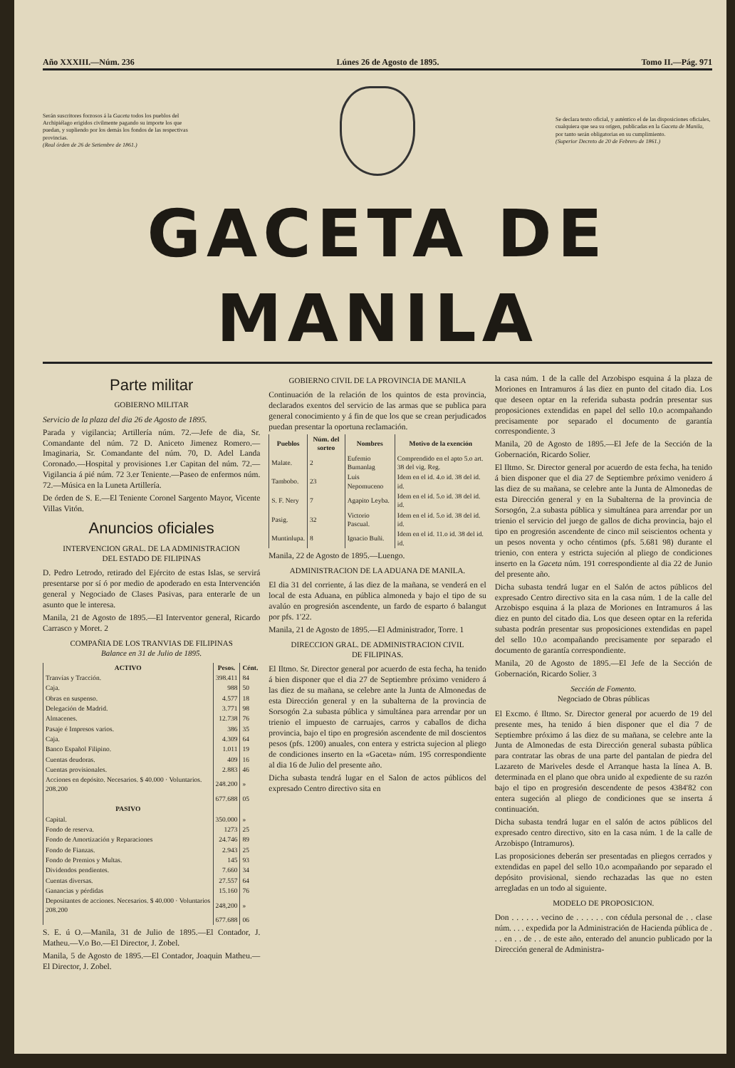Año XXXIII.—Núm. 236 Lúnes 26 de Agosto de 1895. Tomo II.—Pág. 971
Serán suscritores forzosos á la Gaceta todos los pueblos del Archipiélago erigidos civilmente pagando su importe los que puedan, y supliendo por los demás los fondos de las respectivas provincias.
(Real órden de 26 de Setiembre de 1861.)
Se declara texto oficial, y auténtico el de las disposiciones oficiales, cualquiera que sea su orígen, publicadas en la Gaceta de Manila, por tanto serán obligatorias en su cumplimiento.
(Superior Decreto de 20 de Febrero de 1861.)
GACETA DE MANILA
Parte militar
GOBIERNO MILITAR
Servicio de la plaza del dia 26 de Agosto de 1895.
Parada y vigilancia; Artillería núm. 72.—Jefe de dia, Sr. Comandante del núm. 72 D. Aniceto Jimenez Romero.—Imaginaria, Sr. Comandante del núm. 70, D. Adel Landa Coronado.—Hospital y provisiones 1.er Capitan del núm. 72.—Vigilancia á pié núm. 72 3.er Teniente.—Paseo de enfermos núm. 72.—Música en la Luneta Artillería.
De órden de S. E.—El Teniente Coronel Sargento Mayor, Vicente Villas Vitón.
Anuncios oficiales
INTERVENCION GRAL. DE LA ADMINISTRACION
DEL ESTADO DE FILIPINAS
D. Pedro Letrodo, retirado del Ejército de estas Islas, se servirá presentarse por sí ó por medio de apoderado en esta Intervención general y Negociado de Clases Pasivas, para enterarle de un asunto que le interesa.
Manila, 21 de Agosto de 1895.—El Interventor general, Ricardo Carrasco y Moret. 2
COMPAÑIA DE LOS TRANVIAS DE FILIPINAS
Balance en 31 de Julio de 1895.
| ACTIVO | Pesos. | Cént. |
| --- | --- | --- |
| Tranvías y Tracción. | 398.411 | 84 |
| Caja. | 988 | 50 |
| Obras en suspenso. | 4.577 | 18 |
| Delegación de Madrid. | 3.771 | 98 |
| Almacenes. | 12.738 | 76 |
| Pasaje é Impresos varios. | 386 | 35 |
| Caja. | 4.309 | 64 |
| Banco Español Filipino. | 1.011 | 19 |
| Cuentas deudoras. | 409 | 16 |
| Cuentas provisionales. | 2.883 | 46 |
| Acciones en depósito. Necesarios. $ 40.000 · Voluntarios. 208.200 | 248.200 | » |
| | 677.688 | 05 |
| PASIVO | | |
| Capital. | 350.000 | » |
| Fondo de reserva. | 1273 | 25 |
| Fondo de Amortización y Reparaciones | 24.746 | 89 |
| Fondo de Fianzas. | 2.943 | 25 |
| Fondo de Premios y Multas. | 145 | 93 |
| Dividendos pendientes. | 7.660 | 34 |
| Cuentas diversas. | 27.557 | 64 |
| Ganancias y pérdidas | 15.160 | 76 |
| Depositantes de acciones. Necesarios. $ 40.000 · Voluntarios 208.200 | 248,200 | » |
| | 677.688 | 06 |
S. E. ú O.—Manila, 31 de Julio de 1895.—El Contador, J. Matheu.—V.o Bo.—El Director, J. Zobel.
Manila, 5 de Agosto de 1895.—El Contador, Joaquin Matheu.—El Director, J. Zobel.
GOBIERNO CIVIL DE LA PROVINCIA DE MANILA
Continuación de la relación de los quintos de esta provincia, declarados exentos del servicio de las armas que se publica para general conocimiento y á fin de que los que se crean perjudicados puedan presentar la oportuna reclamación.
| Pueblos | Núm. del sorteo | Nombres | Motivo de la exención |
| --- | --- | --- | --- |
| Malate. | 2 | Eufemio Bumanlag | Comprendido en el apto 5.o art. 38 del vig. Reg. |
| Tambobo. | 23 | Luis Nepomuceno | Idem en el id. 4.o id. 38 del id. id. |
| S. F. Nery | 7 | Agapito Leyba. | Idem en el id. 5.o id. 38 del id. id. |
| Pasig. | 32 | Victorio Pascual. | Idem en el id. 5.o id. 38 del id. id. |
| Muntinlupa. | 8 | Ignacio Buñi. | Idem en el id. 11.o id. 38 del id. id. |
Manila, 22 de Agosto de 1895.—Luengo.
ADMINISTRACION DE LA ADUANA DE MANILA.
El dia 31 del corriente, á las diez de la mañana, se venderá en el local de esta Aduana, en pública almoneda y bajo el tipo de su avalúo en progresión ascendente, un fardo de esparto ó balangut por pfs. 1'22.
Manila, 21 de Agosto de 1895.—El Administrador, Torre. 1
DIRECCION GRAL. DE ADMINISTRACION CIVIL
DE FILIPINAS.
El Iltmo. Sr. Director general por acuerdo de esta fecha, ha tenido á bien disponer que el dia 27 de Septiembre próximo venidero á las diez de su mañana, se celebre ante la Junta de Almonedas de esta Dirección general y en la subalterna de la provincia de Sorsogón 2.a subasta pública y simultánea para arrendar por un trienio el impuesto de carruajes, carros y caballos de dicha provincia, bajo el tipo en progresión ascendente de mil doscientos pesos (pfs. 1200) anuales, con entera y estricta sujecion al pliego de condiciones inserto en la «Gaceta» núm. 195 correspondiente al dia 16 de Julio del presente año.
Dicha subasta tendrá lugar en el Salon de actos públicos del expresado Centro directivo sita en
la casa núm. 1 de la calle del Arzobispo esquina á la plaza de Moriones en Intramuros á las diez en punto del citado dia. Los que deseen optar en la referida subasta podrán presentar sus proposiciones extendidas en papel del sello 10.o acompañando precisamente por separado el documento de garantía correspondiente. 3
Manila, 20 de Agosto de 1895.—El Jefe de la Sección de la Gobernación, Ricardo Solier.
El Iltmo. Sr. Director general por acuerdo de esta fecha, ha tenido á bien disponer que el dia 27 de Septiembre próximo venidero á las diez de su mañana, se celebre ante la Junta de Almonedas de esta Dirección general y en la Subalterna de la provincia de Sorsogón, 2.a subasta pública y simultánea para arrendar por un trienio el servicio del juego de gallos de dicha provincia, bajo el tipo en progresión ascendente de cinco mil seiscientos ochenta y un pesos noventa y ocho céntimos (pfs. 5.681 98) durante el trienio, con entera y estricta sujeción al pliego de condiciones inserto en la Gaceta núm. 191 correspondiente al dia 22 de Junio del presente año.
Dicha subasta tendrá lugar en el Salón de actos públicos del expresado Centro directivo sita en la casa núm. 1 de la calle del Arzobispo esquina á la plaza de Moriones en Intramuros á las diez en punto del citado dia. Los que deseen optar en la referida subasta podrán presentar sus proposiciones extendidas en papel del sello 10.o acompañando precisamente por separado el documento de garantía correspondiente.
Manila, 20 de Agosto de 1895.—El Jefe de la Sección de Gobernación, Ricardo Solier. 3
Sección de Fomento.
Negociado de Obras públicas
El Excmo. é Iltmo. Sr. Director general por acuerdo de 19 del presente mes, ha tenido á bien disponer que el dia 7 de Septiembre próximo á las diez de su mañana, se celebre ante la Junta de Almonedas de esta Dirección general subasta pública para contratar las obras de una parte del pantalan de piedra del Lazareto de Mariveles desde el Arranque hasta la línea A. B. determinada en el plano que obra unido al expediente de su razón bajo el tipo en progresión descendente de pesos 4384'82 con entera sugeción al pliego de condiciones que se inserta á continuación.
Dicha subasta tendrá lugar en el salón de actos públicos del expresado centro directivo, sito en la casa núm. 1 de la calle de Arzobispo (Intramuros).
Las proposiciones deberán ser presentadas en pliegos cerrados y extendidas en papel del sello 10.o acompañando por separado el depósito provisional, siendo rechazadas las que no esten arregladas en un todo al siguiente.
MODELO DE PROPOSICION.
Don . . . . . . vecino de . . . . . . con cédula personal de . . clase núm. . . . expedida por la Administración de Hacienda pública de . . . en . . de . . de este año, enterado del anuncio publicado por la Dirección general de Administra-